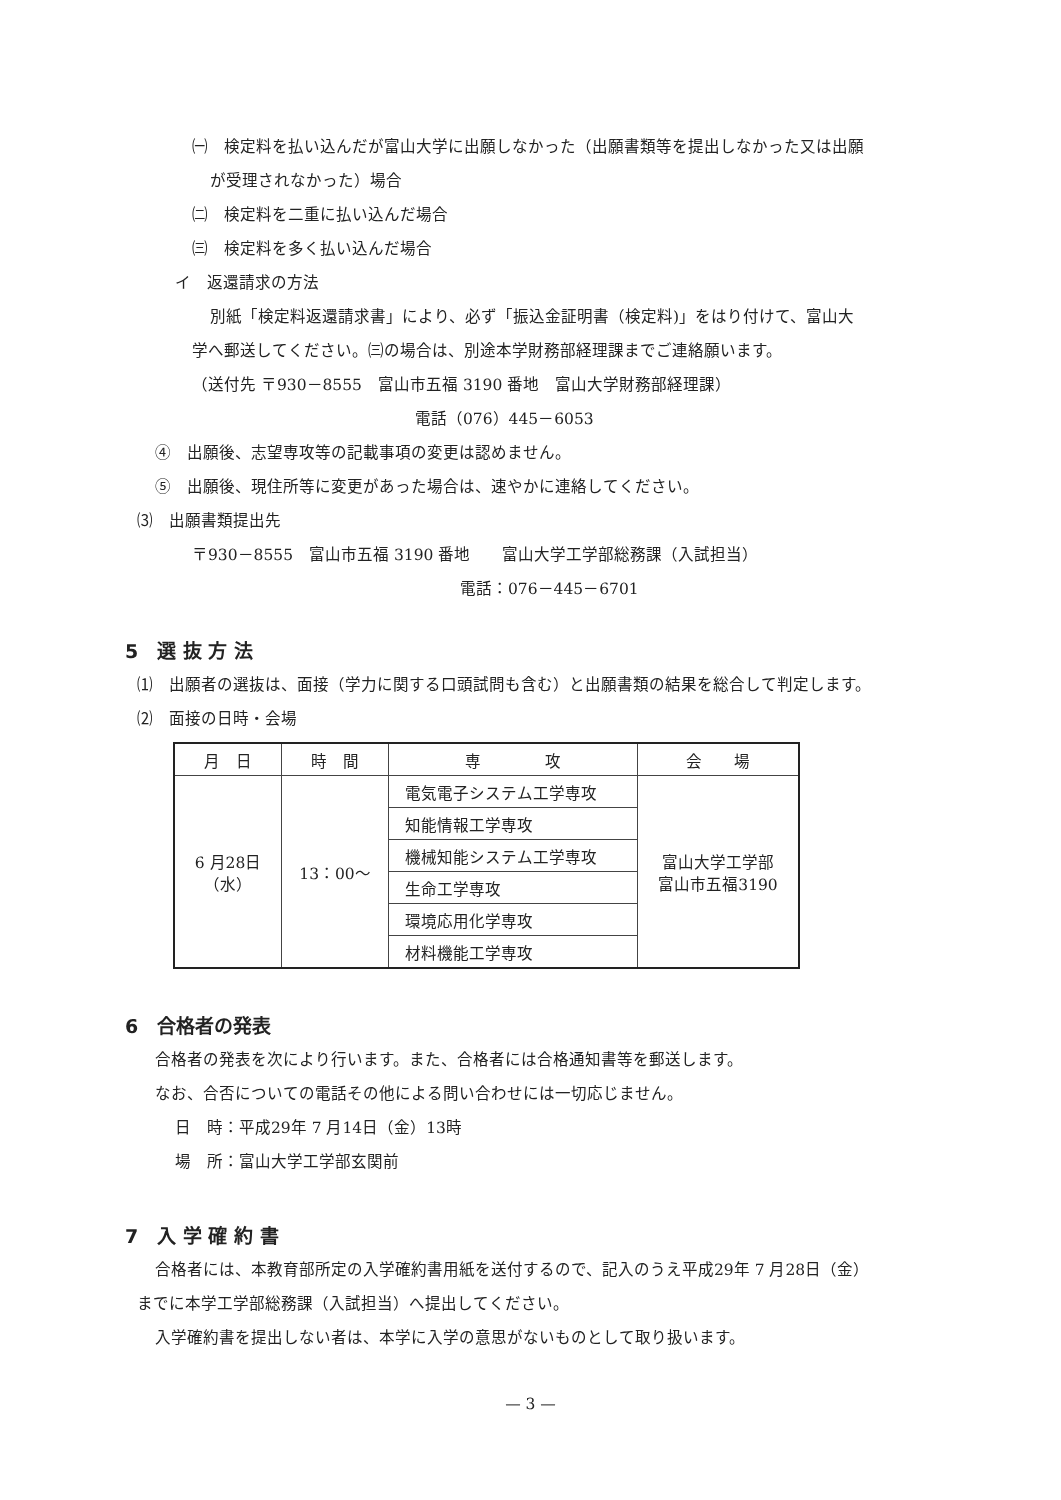㈠　検定料を払い込んだが富山大学に出願しなかった（出願書類等を提出しなかった又は出願
が受理されなかった）場合
㈡　検定料を二重に払い込んだ場合
㈢　検定料を多く払い込んだ場合
イ　返還請求の方法
別紙「検定料返還請求書」により、必ず「振込金証明書（検定料)」をはり付けて、富山大
学へ郵送してください。㈢の場合は、別途本学財務部経理課までご連絡願います。
（送付先 〒930－8555　富山市五福 3190 番地　富山大学財務部経理課）
電話（076）445－6053
④　出願後、志望専攻等の記載事項の変更は認めません。
⑤　出願後、現住所等に変更があった場合は、速やかに連絡してください。
⑶　出願書類提出先
〒930－8555　富山市五福 3190 番地　　富山大学工学部総務課（入試担当）
電話：076－445－6701
5　選 抜 方 法
⑴　出願者の選抜は、面接（学力に関する口頭試問も含む）と出願書類の結果を総合して判定します。
⑵　面接の日時・会場
| 月 日 | 時 間 | 専 攻 | 会 場 |
| --- | --- | --- | --- |
| 6 月28日 （水） | 13：00～ | 電気電子システム工学専攻 | 富山大学工学部 富山市五福3190 |
| | | 知能情報工学専攻 | |
| | | 機械知能システム工学専攻 | |
| | | 生命工学専攻 | |
| | | 環境応用化学専攻 | |
| | | 材料機能工学専攻 | |
6　合格者の発表
合格者の発表を次により行います。また、合格者には合格通知書等を郵送します。
なお、合否についての電話その他による問い合わせには一切応じません。
日　時：平成29年 7 月14日（金）13時
場　所：富山大学工学部玄関前
7　入 学 確 約 書
合格者には、本教育部所定の入学確約書用紙を送付するので、記入のうえ平成29年 7 月28日（金）
までに本学工学部総務課（入試担当）へ提出してください。
入学確約書を提出しない者は、本学に入学の意思がないものとして取り扱います。
— 3 —